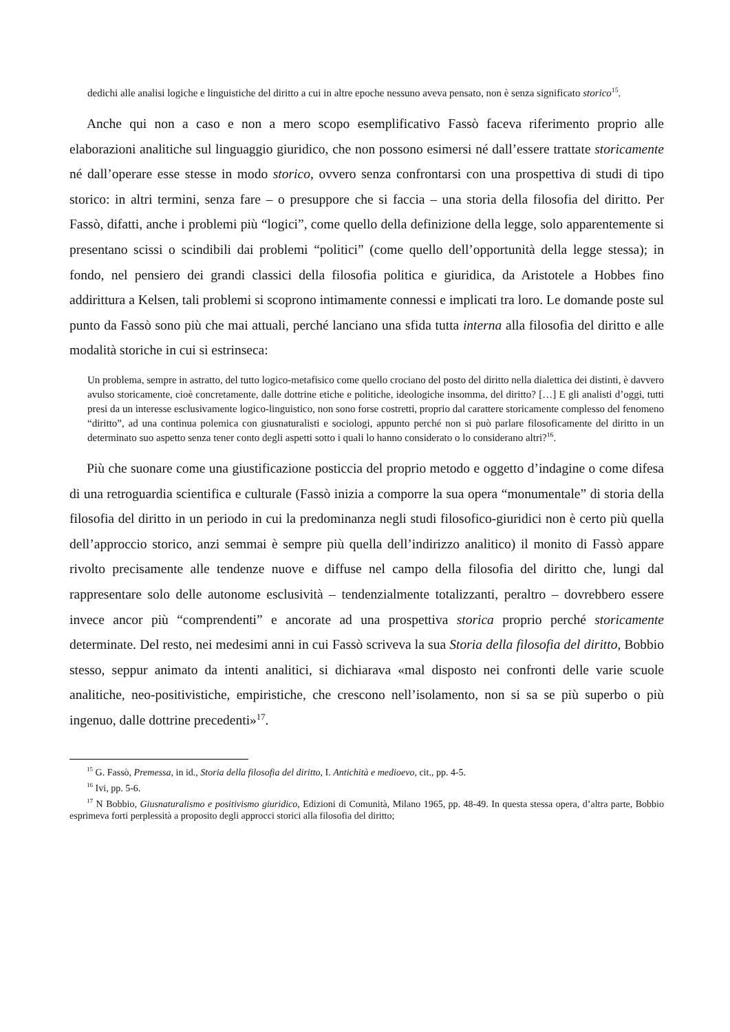dedichi alle analisi logiche e linguistiche del diritto a cui in altre epoche nessuno aveva pensato, non è senza significato storico<sup>15</sup>.
Anche qui non a caso e non a mero scopo esemplificativo Fassò faceva riferimento proprio alle elaborazioni analitiche sul linguaggio giuridico, che non possono esimersi né dall’essere trattate storicamente né dall’operare esse stesse in modo storico, ovvero senza confrontarsi con una prospettiva di studi di tipo storico: in altri termini, senza fare – o presuppore che si faccia – una storia della filosofia del diritto. Per Fassò, difatti, anche i problemi più “logici”, come quello della definizione della legge, solo apparentemente si presentano scissi o scindibili dai problemi “politici” (come quello dell’opportunità della legge stessa); in fondo, nel pensiero dei grandi classici della filosofia politica e giuridica, da Aristotele a Hobbes fino addirittura a Kelsen, tali problemi si scoprono intimamente connessi e implicati tra loro. Le domande poste sul punto da Fassò sono più che mai attuali, perché lanciano una sfida tutta interna alla filosofia del diritto e alle modalità storiche in cui si estrinseca:
Un problema, sempre in astratto, del tutto logico-metafisico come quello crociano del posto del diritto nella dialettica dei distinti, è davvero avulso storicamente, cioè concretamente, dalle dottrine etiche e politiche, ideologiche insomma, del diritto? […] E gli analisti d’oggi, tutti presi da un interesse esclusivamente logico-linguistico, non sono forse costretti, proprio dal carattere storicamente complesso del fenomeno “diritto”, ad una continua polemica con giusnaturalisti e sociologi, appunto perché non si può parlare filosoficamente del diritto in un determinato suo aspetto senza tener conto degli aspetti sotto i quali lo hanno considerato o lo considerano altri?<sup>16</sup>.
Più che suonare come una giustificazione posticcia del proprio metodo e oggetto d’indagine o come difesa di una retroguardia scientifica e culturale (Fassò inizia a comporre la sua opera “monumentale” di storia della filosofia del diritto in un periodo in cui la predominanza negli studi filosofico-giuridici non è certo più quella dell’approccio storico, anzi semmai è sempre più quella dell’indirizzo analitico) il monito di Fassò appare rivolto precisamente alle tendenze nuove e diffuse nel campo della filosofia del diritto che, lungi dal rappresentare solo delle autonome esclusività – tendenzialmente totalizzanti, peraltro – dovrebbero essere invece ancor più “comprendenti” e ancorate ad una prospettiva storica proprio perché storicamente determinate. Del resto, nei medesimi anni in cui Fassò scriveva la sua Storia della filosofia del diritto, Bobbio stesso, seppur animato da intenti analitici, si dichiarava «mal disposto nei confronti delle varie scuole analitiche, neo-positivistiche, empiristiche, che crescono nell’isolamento, non si sa se più superbo o più ingenuo, dalle dottrine precedenti»<sup>17</sup>.
<sup>15</sup> G. Fassò, Premessa, in id., Storia della filosofia del diritto, I. Antichità e medioevo, cit., pp. 4-5.
<sup>16</sup> Ivi, pp. 5-6.
<sup>17</sup> N Bobbio, Giusnaturalismo e positivismo giuridico, Edizioni di Comunità, Milano 1965, pp. 48-49. In questa stessa opera, d’altra parte, Bobbio esprimeva forti perplessità a proposito degli approcci storici alla filosofia del diritto;